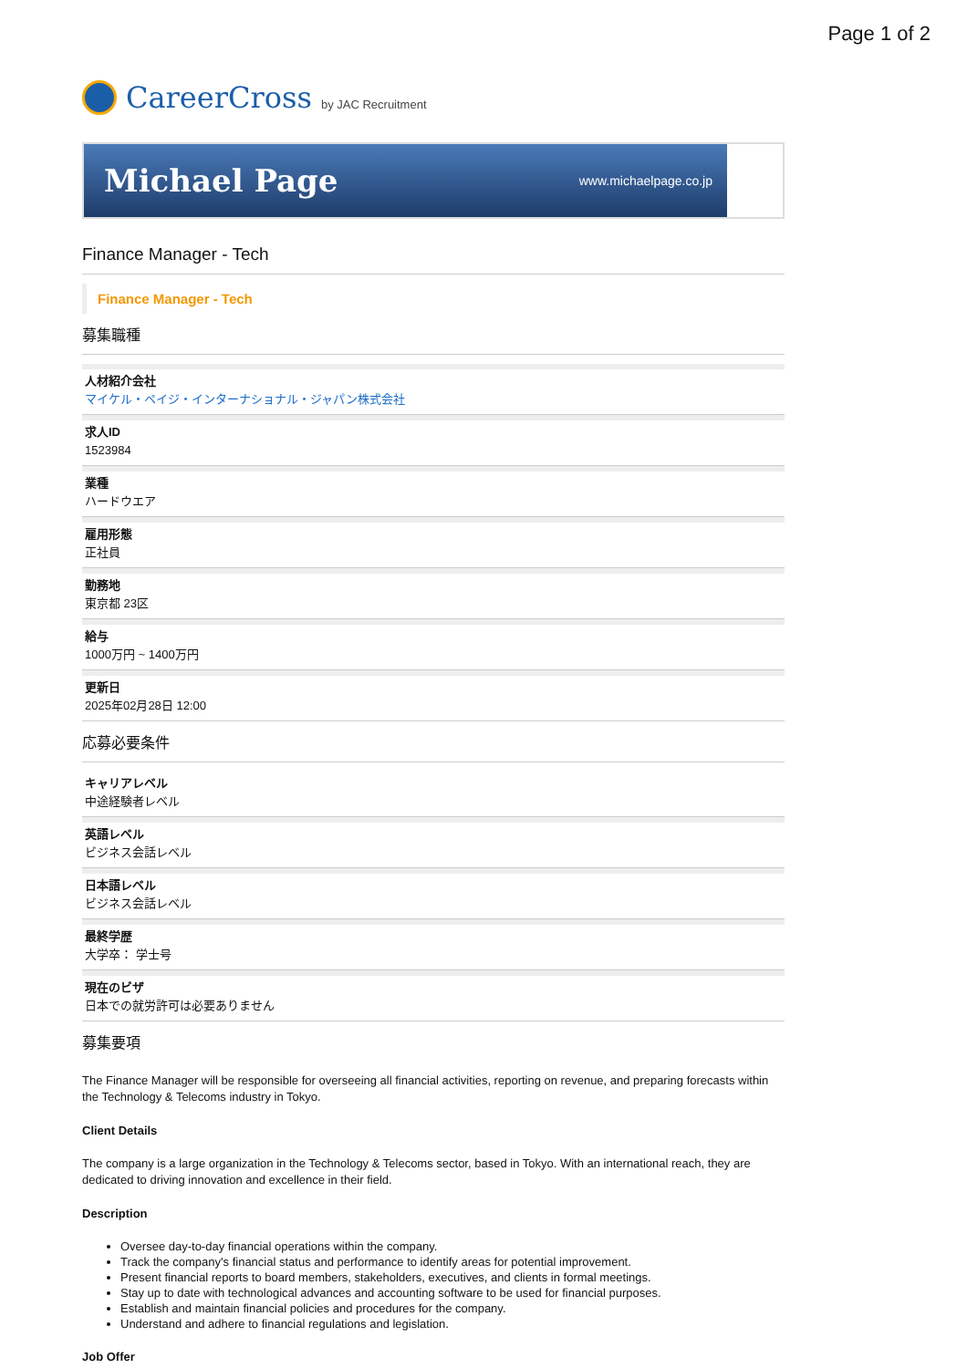Page 1 of 2
CareerCross by JAC Recruitment
Michael Page www.michaelpage.co.jp
Finance Manager - Tech
Finance Manager - Tech
募集職種
人材紹介会社
マイケル・ペイジ・インターナショナル・ジャパン株式会社
求人ID
1523984
業種
ハードウエア
雇用形態
正社員
勤務地
東京都 23区
給与
1000万円 ~ 1400万円
更新日
2025年02月28日 12:00
応募必要条件
キャリアレベル
中途経験者レベル
英語レベル
ビジネス会話レベル
日本語レベル
ビジネス会話レベル
最終学歴
大学卒： 学士号
現在のビザ
日本での就労許可は必要ありません
募集要項
The Finance Manager will be responsible for overseeing all financial activities, reporting on revenue, and preparing forecasts within the Technology & Telecoms industry in Tokyo.
Client Details
The company is a large organization in the Technology & Telecoms sector, based in Tokyo. With an international reach, they are dedicated to driving innovation and excellence in their field.
Description
Oversee day-to-day financial operations within the company.
Track the company's financial status and performance to identify areas for potential improvement.
Present financial reports to board members, stakeholders, executives, and clients in formal meetings.
Stay up to date with technological advances and accounting software to be used for financial purposes.
Establish and maintain financial policies and procedures for the company.
Understand and adhere to financial regulations and legislation.
Job Offer